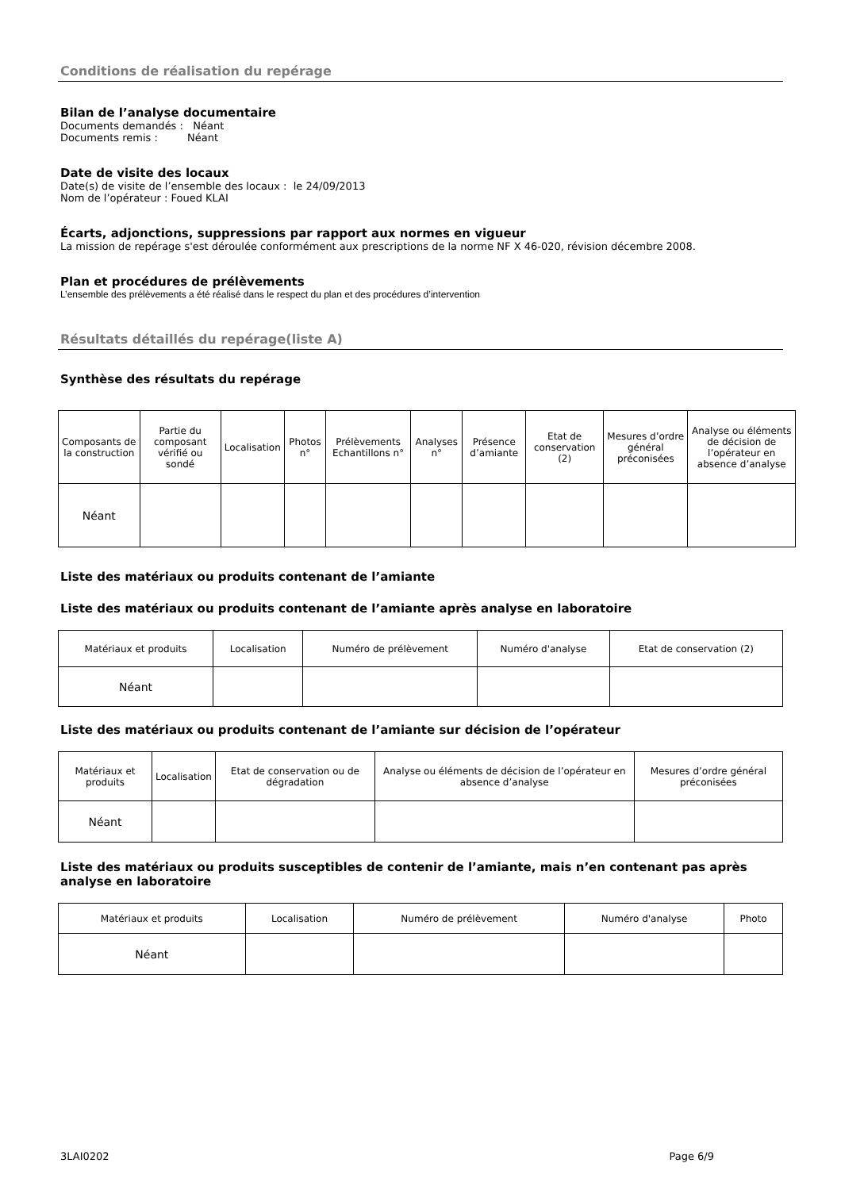Conditions de réalisation du repérage
Bilan de l’analyse documentaire
Documents demandés : Néant
Documents remis : Néant
Date de visite des locaux
Date(s) de visite de l’ensemble des locaux : le 24/09/2013
Nom de l’opérateur : Foued KLAI
Écarts, adjonctions, suppressions par rapport aux normes en vigueur
La mission de repérage s'est déroulée conformément aux prescriptions de la norme NF X 46-020, révision décembre 2008.
Plan et procédures de prélèvements
L’ensemble des prélèvements a été réalisé dans le respect du plan et des procédures d’intervention
Résultats détaillés du repérage(liste A)
Synthèse des résultats du repérage
| Composants de la construction | Partie du composant vérifié ou sondé | Localisation | Photos n° | Prélèvements Echantillons n° | Analyses n° | Présence d’amiante | Etat de conservation (2) | Mesures d’ordre général préconisées | Analyse ou éléments de décision de l’opérateur en absence d’analyse |
| --- | --- | --- | --- | --- | --- | --- | --- | --- | --- |
| Néant | | | | | | | | | |
Liste des matériaux ou produits contenant de l’amiante
Liste des matériaux ou produits contenant de l’amiante après analyse en laboratoire
| Matériaux et produits | Localisation | Numéro de prélèvement | Numéro d'analyse | Etat de conservation (2) |
| --- | --- | --- | --- | --- |
| Néant | | | | |
Liste des matériaux ou produits contenant de l’amiante sur décision de l’opérateur
| Matériaux et produits | Localisation | Etat de conservation ou de dégradation | Analyse ou éléments de décision de l’opérateur en absence d’analyse | Mesures d’ordre général préconisées |
| --- | --- | --- | --- | --- |
| Néant | | | | |
Liste des matériaux ou produits susceptibles de contenir de l’amiante, mais n’en contenant pas après analyse en laboratoire
| Matériaux et produits | Localisation | Numéro de prélèvement | Numéro d'analyse | Photo |
| --- | --- | --- | --- | --- |
| Néant | | | | |
3LAI0202 Page 6/9